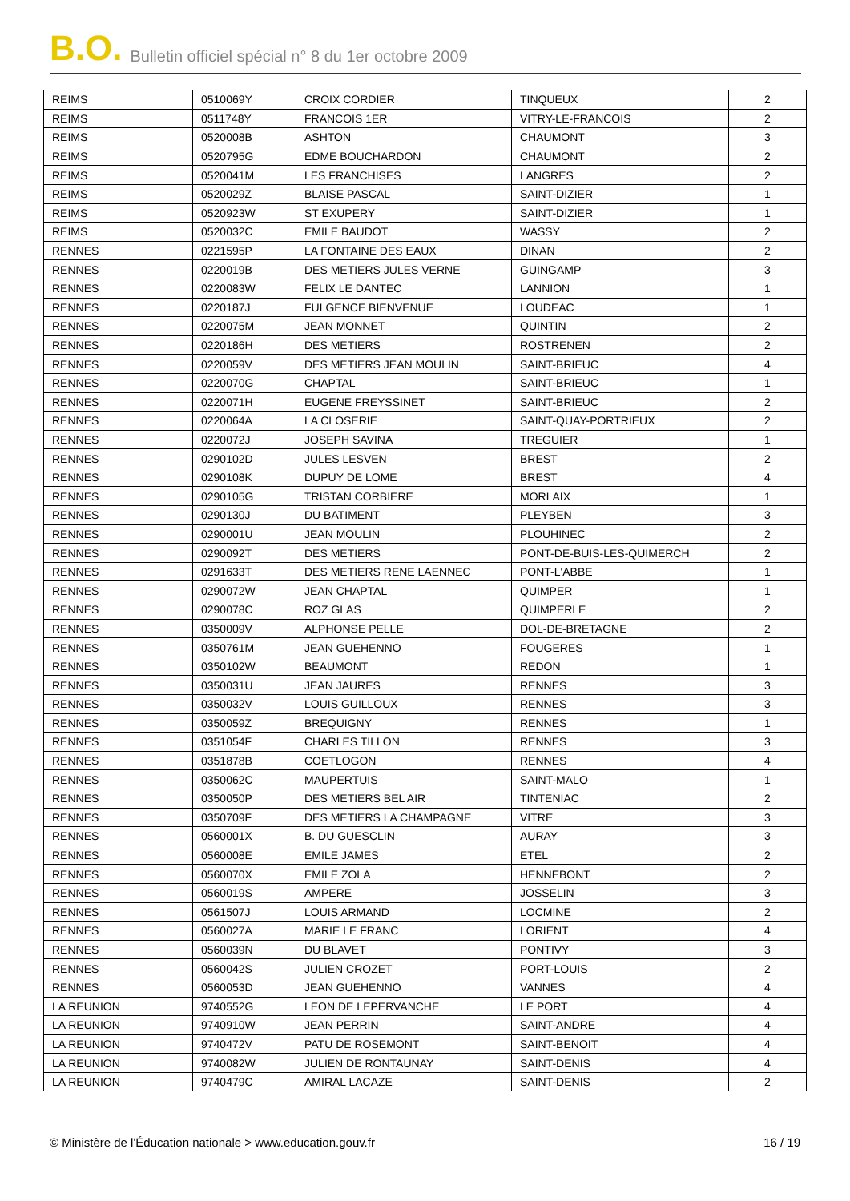B.O. Bulletin officiel spécial n° 8 du 1er octobre 2009
| REIMS | 0510069Y | CROIX CORDIER | TINQUEUX | 2 |
| REIMS | 0511748Y | FRANCOIS 1ER | VITRY-LE-FRANCOIS | 2 |
| REIMS | 0520008B | ASHTON | CHAUMONT | 3 |
| REIMS | 0520795G | EDME BOUCHARDON | CHAUMONT | 2 |
| REIMS | 0520041M | LES FRANCHISES | LANGRES | 2 |
| REIMS | 0520029Z | BLAISE PASCAL | SAINT-DIZIER | 1 |
| REIMS | 0520923W | ST EXUPERY | SAINT-DIZIER | 1 |
| REIMS | 0520032C | EMILE BAUDOT | WASSY | 2 |
| RENNES | 0221595P | LA FONTAINE DES EAUX | DINAN | 2 |
| RENNES | 0220019B | DES METIERS JULES VERNE | GUINGAMP | 3 |
| RENNES | 0220083W | FELIX LE DANTEC | LANNION | 1 |
| RENNES | 0220187J | FULGENCE BIENVENUE | LOUDEAC | 1 |
| RENNES | 0220075M | JEAN MONNET | QUINTIN | 2 |
| RENNES | 0220186H | DES METIERS | ROSTRENEN | 2 |
| RENNES | 0220059V | DES METIERS JEAN MOULIN | SAINT-BRIEUC | 4 |
| RENNES | 0220070G | CHAPTAL | SAINT-BRIEUC | 1 |
| RENNES | 0220071H | EUGENE FREYSSINET | SAINT-BRIEUC | 2 |
| RENNES | 0220064A | LA CLOSERIE | SAINT-QUAY-PORTRIEUX | 2 |
| RENNES | 0220072J | JOSEPH SAVINA | TREGUIER | 1 |
| RENNES | 0290102D | JULES LESVEN | BREST | 2 |
| RENNES | 0290108K | DUPUY DE LOME | BREST | 4 |
| RENNES | 0290105G | TRISTAN CORBIERE | MORLAIX | 1 |
| RENNES | 0290130J | DU BATIMENT | PLEYBEN | 3 |
| RENNES | 0290001U | JEAN MOULIN | PLOUHINEC | 2 |
| RENNES | 0290092T | DES METIERS | PONT-DE-BUIS-LES-QUIMERCH | 2 |
| RENNES | 0291633T | DES METIERS RENE LAENNEC | PONT-L'ABBE | 1 |
| RENNES | 0290072W | JEAN CHAPTAL | QUIMPER | 1 |
| RENNES | 0290078C | ROZ GLAS | QUIMPERLE | 2 |
| RENNES | 0350009V | ALPHONSE PELLE | DOL-DE-BRETAGNE | 2 |
| RENNES | 0350761M | JEAN GUEHENNO | FOUGERES | 1 |
| RENNES | 0350102W | BEAUMONT | REDON | 1 |
| RENNES | 0350031U | JEAN JAURES | RENNES | 3 |
| RENNES | 0350032V | LOUIS GUILLOUX | RENNES | 3 |
| RENNES | 0350059Z | BREQUIGNY | RENNES | 1 |
| RENNES | 0351054F | CHARLES TILLON | RENNES | 3 |
| RENNES | 0351878B | COETLOGON | RENNES | 4 |
| RENNES | 0350062C | MAUPERTUIS | SAINT-MALO | 1 |
| RENNES | 0350050P | DES METIERS BEL AIR | TINTENIAC | 2 |
| RENNES | 0350709F | DES METIERS LA CHAMPAGNE | VITRE | 3 |
| RENNES | 0560001X | B. DU GUESCLIN | AURAY | 3 |
| RENNES | 0560008E | EMILE JAMES | ETEL | 2 |
| RENNES | 0560070X | EMILE ZOLA | HENNEBONT | 2 |
| RENNES | 0560019S | AMPERE | JOSSELIN | 3 |
| RENNES | 0561507J | LOUIS ARMAND | LOCMINE | 2 |
| RENNES | 0560027A | MARIE LE FRANC | LORIENT | 4 |
| RENNES | 0560039N | DU BLAVET | PONTIVY | 3 |
| RENNES | 0560042S | JULIEN CROZET | PORT-LOUIS | 2 |
| RENNES | 0560053D | JEAN GUEHENNO | VANNES | 4 |
| LA REUNION | 9740552G | LEON DE LEPERVANCHE | LE PORT | 4 |
| LA REUNION | 9740910W | JEAN PERRIN | SAINT-ANDRE | 4 |
| LA REUNION | 9740472V | PATU DE ROSEMONT | SAINT-BENOIT | 4 |
| LA REUNION | 9740082W | JULIEN DE RONTAUNAY | SAINT-DENIS | 4 |
| LA REUNION | 9740479C | AMIRAL LACAZE | SAINT-DENIS | 2 |
© Ministère de l'Éducation nationale > www.education.gouv.fr 16 / 19